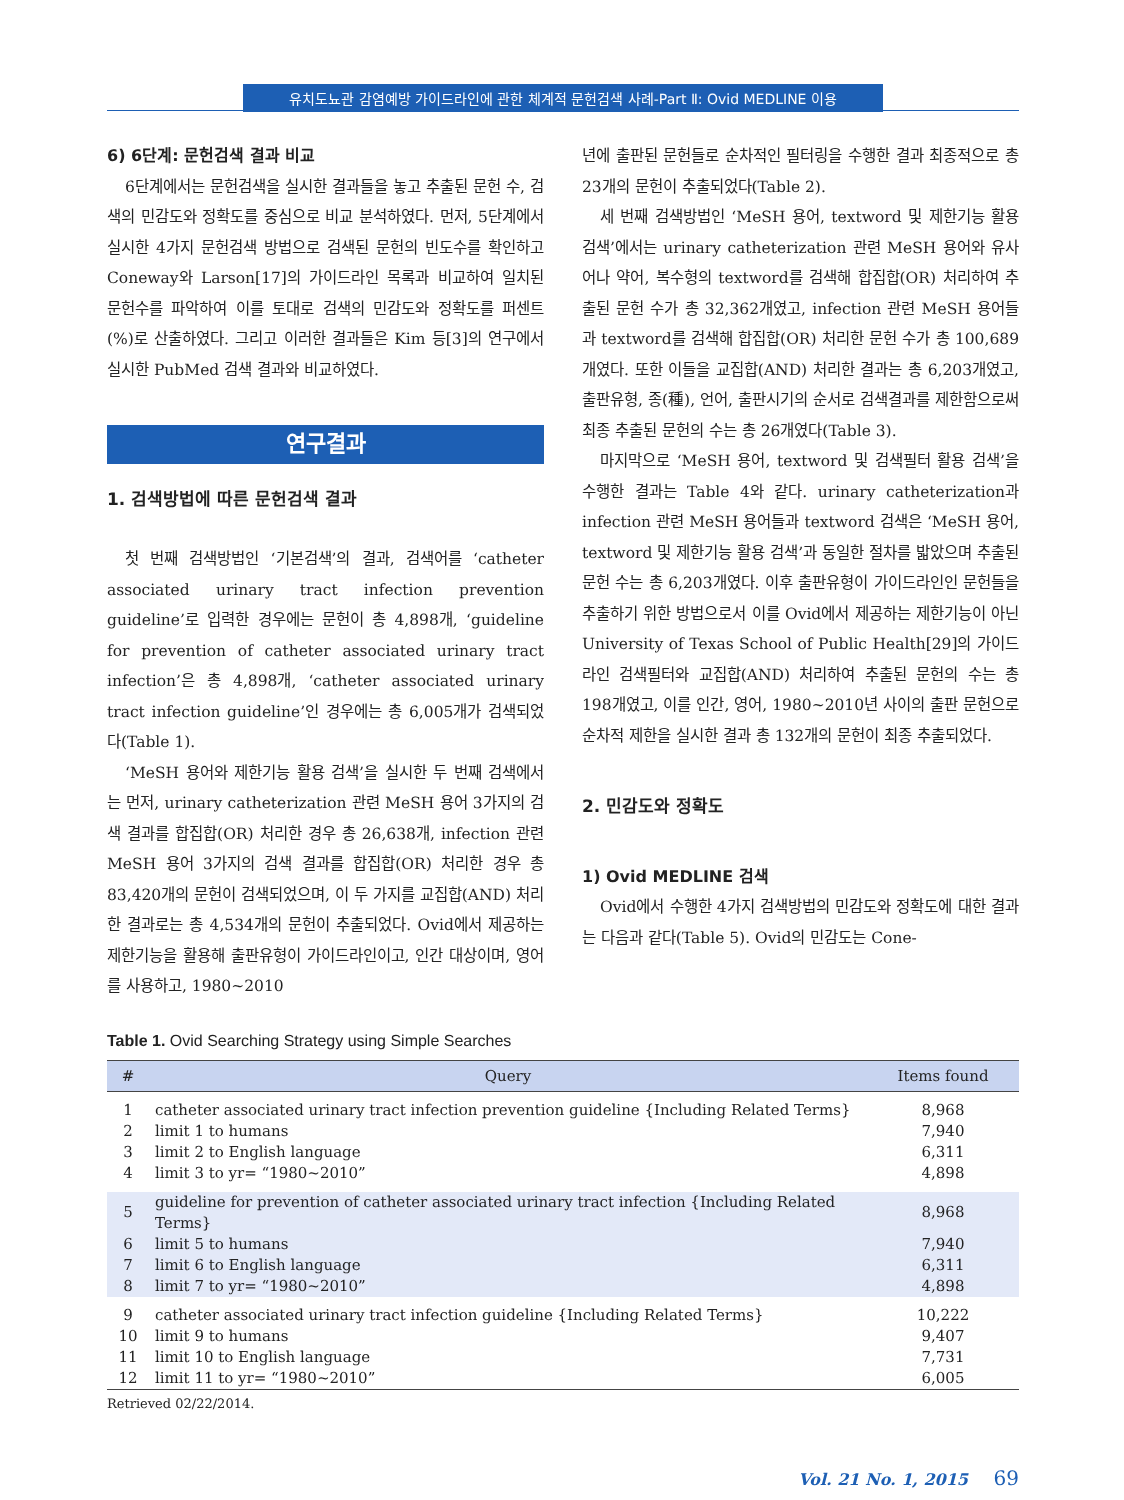유치도뇨관 감염예방 가이드라인에 관한 체계적 문헌검색 사례-Part Ⅱ: Ovid MEDLINE 이용
6) 6단계: 문헌검색 결과 비교
6단계에서는 문헌검색을 실시한 결과들을 놓고 추출된 문헌 수, 검색의 민감도와 정확도를 중심으로 비교 분석하였다. 먼저, 5단계에서 실시한 4가지 문헌검색 방법으로 검색된 문헌의 빈도수를 확인하고 Coneway와 Larson[17]의 가이드라인 목록과 비교하여 일치된 문헌수를 파악하여 이를 토대로 검색의 민감도와 정확도를 퍼센트(%)로 산출하였다. 그리고 이러한 결과들은 Kim 등[3]의 연구에서 실시한 PubMed 검색 결과와 비교하였다.
연구결과
1. 검색방법에 따른 문헌검색 결과
첫 번째 검색방법인 ‘기본검색’의 결과, 검색어를 ‘catheter associated urinary tract infection prevention guideline’로 입력한 경우에는 문헌이 총 4,898개, ‘guideline for prevention of catheter associated urinary tract infection’은 총 4,898개, ‘catheter associated urinary tract infection guideline’인 경우에는 총 6,005개가 검색되었다(Table 1).
‘MeSH 용어와 제한기능 활용 검색’을 실시한 두 번째 검색에서는 먼저, urinary catheterization 관련 MeSH 용어 3가지의 검색 결과를 합집합(OR) 처리한 경우 총 26,638개, infection 관련 MeSH 용어 3가지의 검색 결과를 합집합(OR) 처리한 경우 총 83,420개의 문헌이 검색되었으며, 이 두 가지를 교집합(AND) 처리한 결과로는 총 4,534개의 문헌이 추출되었다. Ovid에서 제공하는 제한기능을 활용해 출판유형이 가이드라인이고, 인간 대상이며, 영어를 사용하고, 1980~2010
년에 출판된 문헌들로 순차적인 필터링을 수행한 결과 최종적으로 총 23개의 문헌이 추출되었다(Table 2).
세 번째 검색방법인 ‘MeSH 용어, textword 및 제한기능 활용 검색’에서는 urinary catheterization 관련 MeSH 용어와 유사어나 약어, 복수형의 textword를 검색해 합집합(OR) 처리하여 추출된 문헌 수가 총 32,362개였고, infection 관련 MeSH 용어들과 textword를 검색해 합집합(OR) 처리한 문헌 수가 총 100,689개였다. 또한 이들을 교집합(AND) 처리한 결과는 총 6,203개였고, 출판유형, 종(種), 언어, 출판시기의 순서로 검색결과를 제한함으로써 최종 추출된 문헌의 수는 총 26개였다(Table 3).
마지막으로 ‘MeSH 용어, textword 및 검색필터 활용 검색’을 수행한 결과는 Table 4와 같다. urinary catheterization과 infection 관련 MeSH 용어들과 textword 검색은 ‘MeSH 용어, textword 및 제한기능 활용 검색’과 동일한 절차를 밟았으며 추출된 문헌 수는 총 6,203개였다. 이후 출판유형이 가이드라인인 문헌들을 추출하기 위한 방법으로서 이를 Ovid에서 제공하는 제한기능이 아닌 University of Texas School of Public Health[29]의 가이드라인 검색필터와 교집합(AND) 처리하여 추출된 문헌의 수는 총 198개였고, 이를 인간, 영어, 1980~2010년 사이의 출판 문헌으로 순차적 제한을 실시한 결과 총 132개의 문헌이 최종 추출되었다.
2. 민감도와 정확도
1) Ovid MEDLINE 검색
Ovid에서 수행한 4가지 검색방법의 민감도와 정확도에 대한 결과는 다음과 같다(Table 5). Ovid의 민감도는 Cone-
Table 1. Ovid Searching Strategy using Simple Searches
| # | Query | Items found |
| --- | --- | --- |
| 1 | catheter associated urinary tract infection prevention guideline {Including Related Terms} | 8,968 |
| 2 | limit 1 to humans | 7,940 |
| 3 | limit 2 to English language | 6,311 |
| 4 | limit 3 to yr= “1980~2010” | 4,898 |
| 5 | guideline for prevention of catheter associated urinary tract infection {Including Related Terms} | 8,968 |
| 6 | limit 5 to humans | 7,940 |
| 7 | limit 6 to English language | 6,311 |
| 8 | limit 7 to yr= “1980~2010” | 4,898 |
| 9 | catheter associated urinary tract infection guideline {Including Related Terms} | 10,222 |
| 10 | limit 9 to humans | 9,407 |
| 11 | limit 10 to English language | 7,731 |
| 12 | limit 11 to yr= “1980~2010” | 6,005 |
Retrieved 02/22/2014.
Vol. 21 No. 1, 2015 69